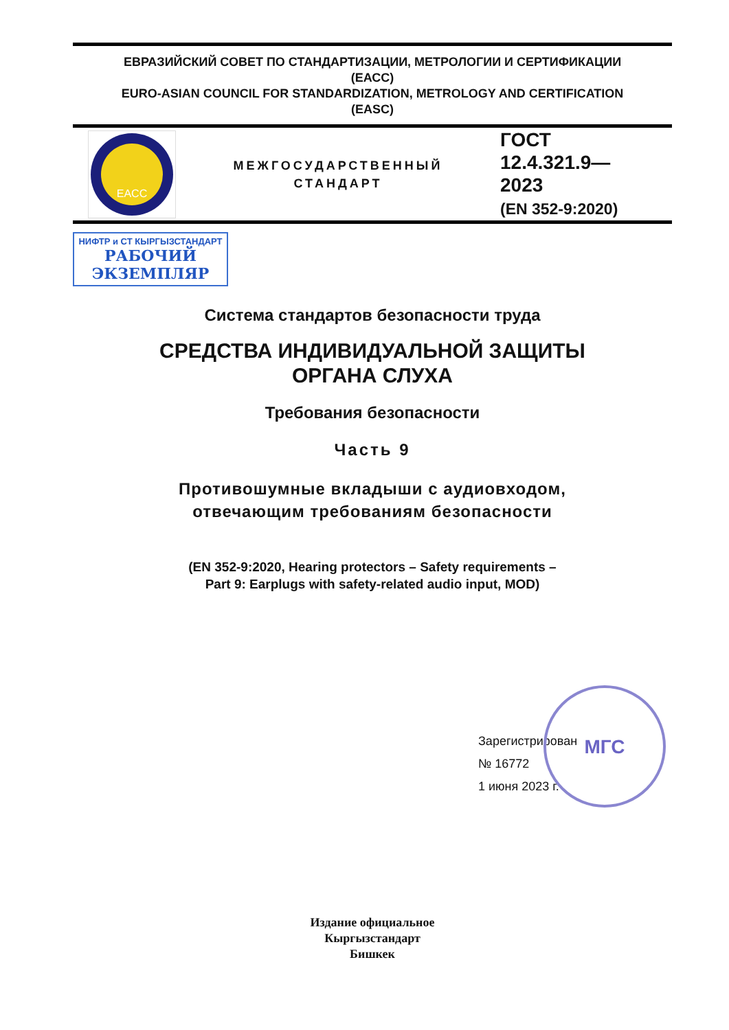ЕВРАЗИЙСКИЙ СОВЕТ ПО СТАНДАРТИЗАЦИИ, МЕТРОЛОГИИ И СЕРТИФИКАЦИИ
(ЕАСС)
EURO-ASIAN COUNCIL FOR STANDARDIZATION, METROLOGY AND CERTIFICATION
(EASC)
EACC
МЕЖГОСУДАРСТВЕННЫЙ
СТАНДАРТ
ГОСТ
12.4.321.9—
2023
(EN 352-9:2020)
НИФТР и СТ КЫРГЫЗСТАНДАРТ
РАБОЧИЙ
ЭКЗЕМПЛЯР
Система стандартов безопасности труда
СРЕДСТВА ИНДИВИДУАЛЬНОЙ ЗАЩИТЫ
ОРГАНА СЛУХА
Требования безопасности
Часть 9
Противошумные вкладыши с аудиовходом,
отвечающим требованиям безопасности
(EN 352-9:2020, Hearing protectors – Safety requirements –
Part 9: Earplugs with safety-related audio input, MOD)
МГС
Зарегистрирован
№ 16772
1 июня 2023 г.
Издание официальное
Кыргызстандарт
Бишкек